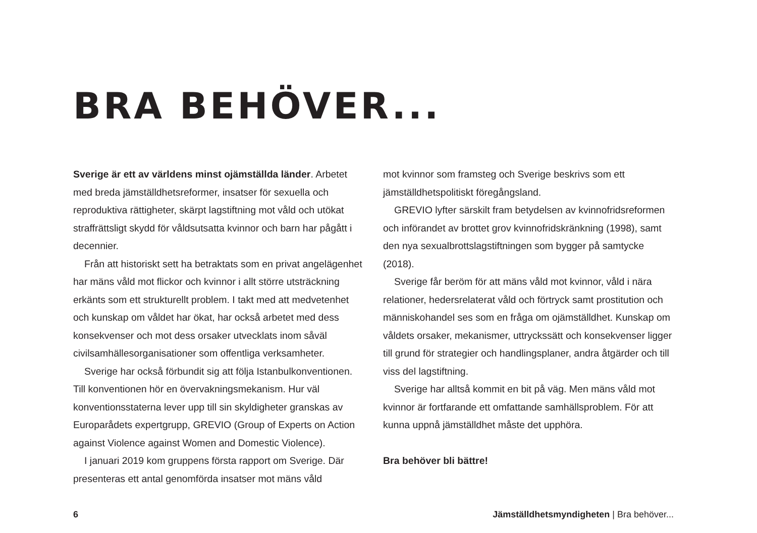BRA BEHÖVER...
Sverige är ett av världens minst ojämställda länder. Arbetet med breda jämställdhetsreformer, insatser för sexuella och reproduktiva rättigheter, skärpt lagstiftning mot våld och utökat straffrättsligt skydd för våldsutsatta kvinnor och barn har pågått i decennier.
Från att historiskt sett ha betraktats som en privat angelägenhet har mäns våld mot flickor och kvinnor i allt större utsträckning erkänts som ett strukturellt problem. I takt med att medvetenhet och kunskap om våldet har ökat, har också arbetet med dess konsekvenser och mot dess orsaker utvecklats inom såväl civilsamhällesorganisationer som offentliga verksamheter.
Sverige har också förbundit sig att följa Istanbulkonventionen. Till konventionen hör en övervakningsmekanism. Hur väl konventionsstaterna lever upp till sin skyldigheter granskas av Europarådets expertgrupp, GREVIO (Group of Experts on Action against Violence against Women and Domestic Violence).
I januari 2019 kom gruppens första rapport om Sverige. Där presenteras ett antal genomförda insatser mot mäns våld
mot kvinnor som framsteg och Sverige beskrivs som ett jämställdhetspolitiskt föregångsland.
GREVIO lyfter särskilt fram betydelsen av kvinnofridsreformen och införandet av brottet grov kvinnofridskränkning (1998), samt den nya sexualbrottslagstiftningen som bygger på samtycke (2018).
Sverige får beröm för att mäns våld mot kvinnor, våld i nära relationer, hedersrelaterat våld och förtryck samt prostitution och människohandel ses som en fråga om ojämställdhet. Kunskap om våldets orsaker, mekanismer, uttryckssätt och konsekvenser ligger till grund för strategier och handlingsplaner, andra åtgärder och till viss del lagstiftning.
Sverige har alltså kommit en bit på väg. Men mäns våld mot kvinnor är fortfarande ett omfattande samhällsproblem. För att kunna uppnå jämställdhet måste det upphöra.
Bra behöver bli bättre!
6 Jämställdhetsmyndigheten | Bra behöver...